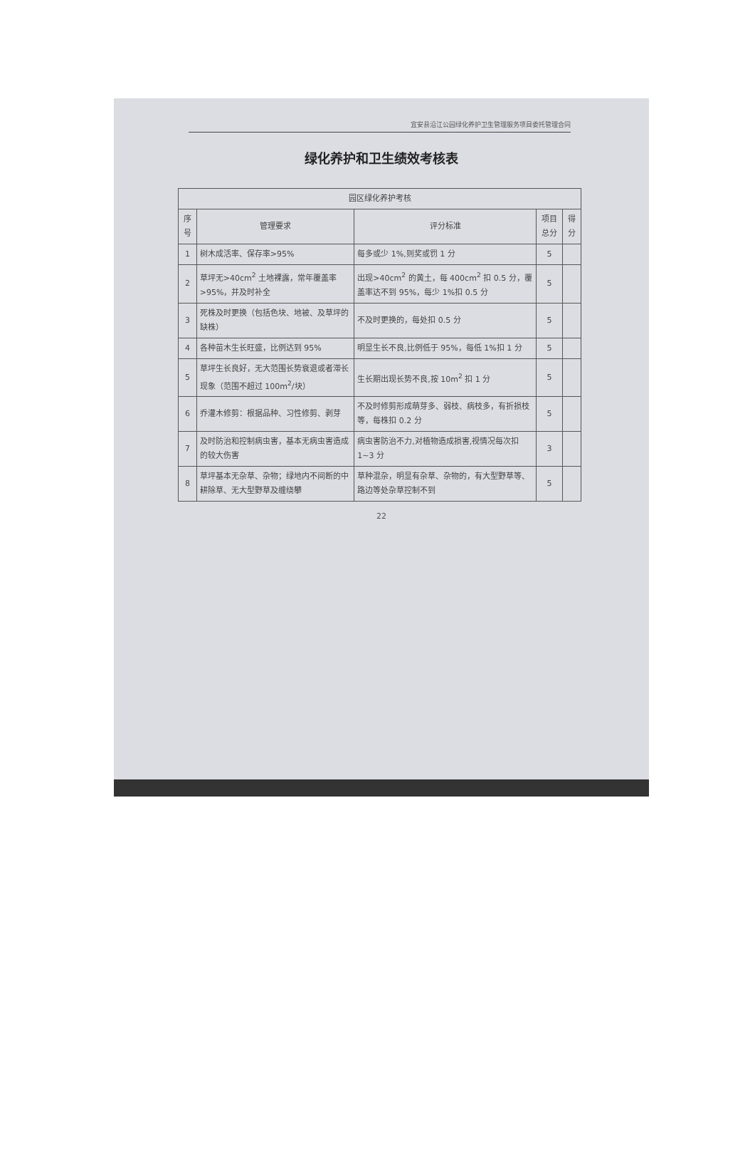宜安县沿江公园绿化养护卫生管理服务项目委托管理合同
绿化养护和卫生绩效考核表
| 园区绿化养护考核 | | | | |
| --- | --- | --- | --- | --- |
| 序号 | 管理要求 | 评分标准 | 项目总分 | 得分 |
| 1 | 树木成活率、保存率>95% | 每多或少 1%,则奖或罚 1 分 | 5 | |
| 2 | 草坪无>40cm<sup>2</sup> 土地裸露，常年覆盖率>95%，并及时补全 | 出现>40cm<sup>2</sup> 的黄土，每 400cm<sup>2</sup> 扣 0.5 分，覆盖率达不到 95%，每少 1%扣 0.5 分 | 5 | |
| 3 | 死株及时更换（包括色块、地被、及草坪的缺株） | 不及时更换的，每处扣 0.5 分 | 5 | |
| 4 | 各种苗木生长旺盛，比例达到 95% | 明显生长不良,比例低于 95%，每低 1%扣 1 分 | 5 | |
| 5 | 草坪生长良好，无大范围长势衰退或者滞长现象（范围不超过 100m<sup>2</sup>/块） | 生长期出现长势不良,按 10m<sup>2</sup> 扣 1 分 | 5 | |
| 6 | 乔灌木修剪：根据品种、习性修剪、剥芽 | 不及时修剪形成萌芽多、弱枝、病枝多，有折损枝等，每株扣 0.2 分 | 5 | |
| 7 | 及时防治和控制病虫害，基本无病虫害造成的较大伤害 | 病虫害防治不力,对植物造成损害,视情况每次扣 1~3 分 | 3 | |
| 8 | 草坪基本无杂草、杂物；绿地内不间断的中耕除草、无大型野草及缠绕攀 | 草种混杂，明显有杂草、杂物的，有大型野草等、路边等处杂草控制不到 | 5 | |
22